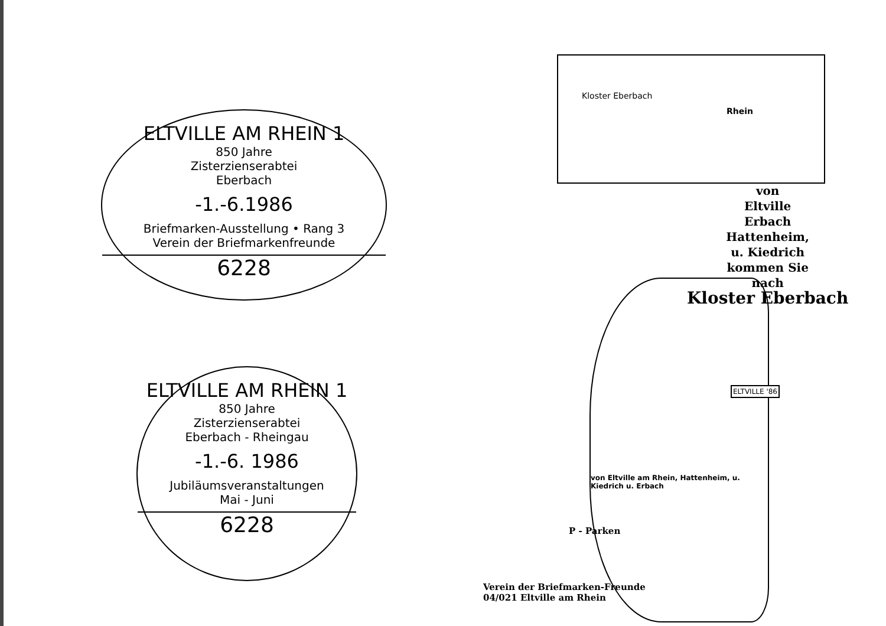ELTVILLE AM RHEIN 1
850 Jahre
Zisterzienserabtei
Eberbach
-1.-6.1986
Briefmarken-Ausstellung • Rang 3
Verein der Briefmarkenfreunde
6228
ELTVILLE AM RHEIN 1
850 Jahre
Zisterzienserabtei
Eberbach - Rheingau
-1.-6. 1986
Jubiläumsveranstaltungen
Mai - Juni
6228
Kloster Eberbach
Rhein
von
Eltville
Erbach
Hattenheim,
u. Kiedrich
kommen Sie
nach
Kloster Eberbach
ELTVILLE '86
von Eltville am Rhein, Hattenheim, u. Kiedrich u. Erbach
P - Parken
Verein der Briefmarken-Freunde
04/021 Eltville am Rhein